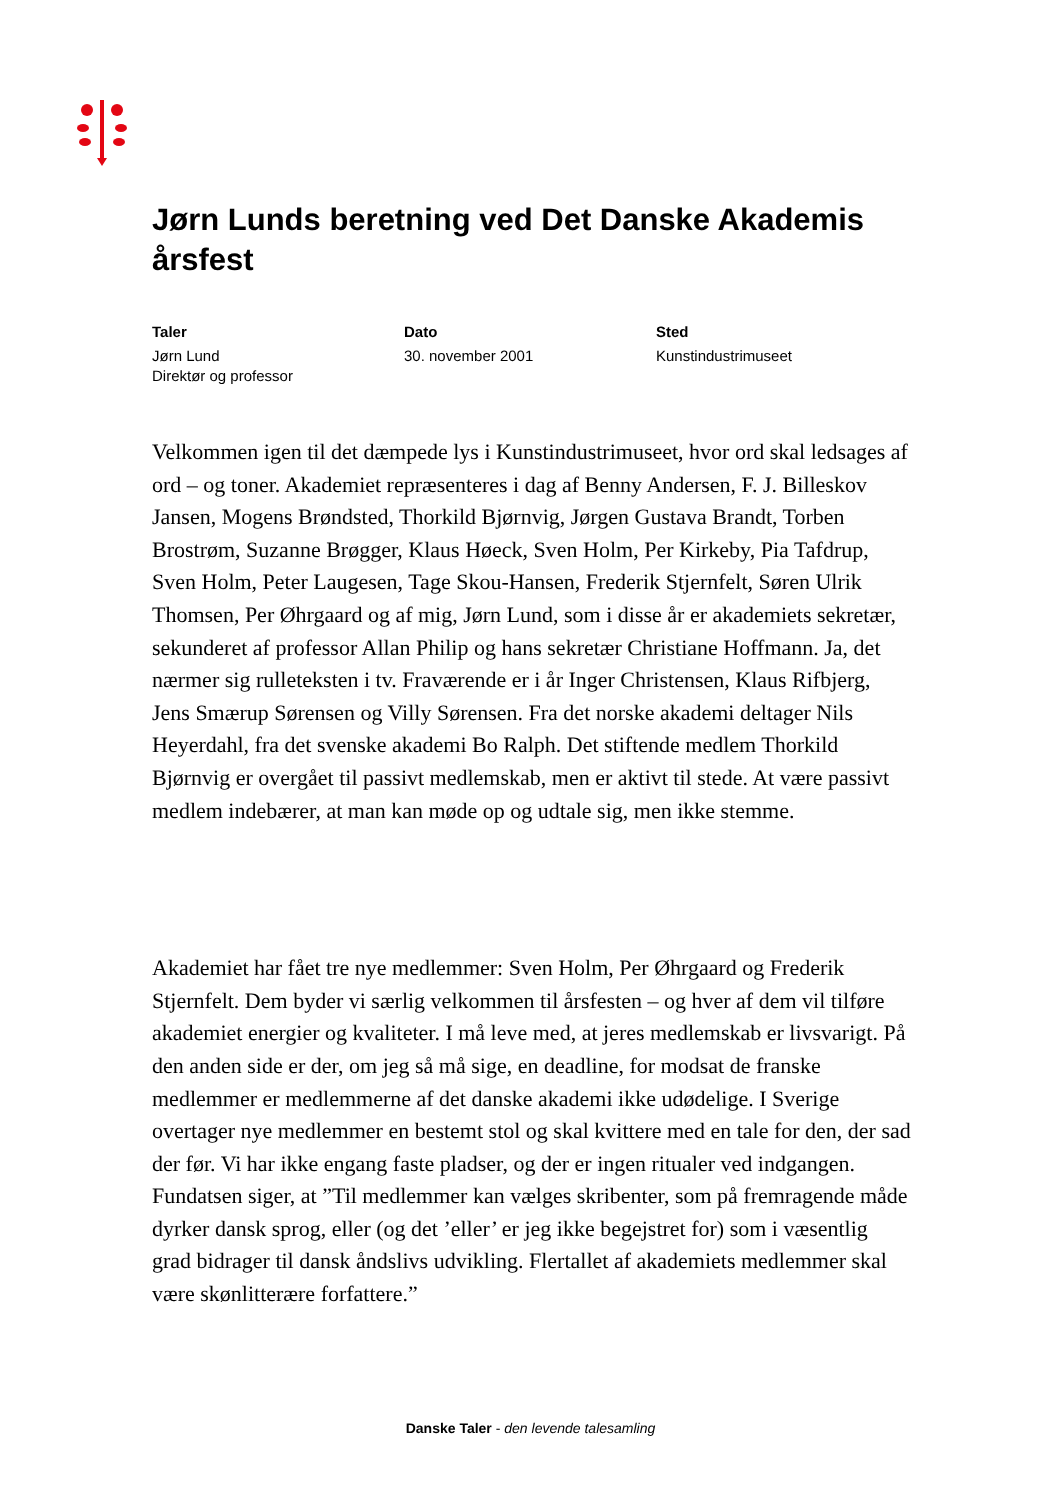Jørn Lunds beretning ved Det Danske Akademis årsfest
Taler
Jørn Lund
Direktør og professor
Dato
30. november 2001
Sted
Kunstindustrimuseet
Velkommen igen til det dæmpede lys i Kunstindustrimuseet, hvor ord skal ledsages af ord – og toner. Akademiet repræsenteres i dag af Benny Andersen, F. J. Billeskov Jansen, Mogens Brøndsted, Thorkild Bjørnvig, Jørgen Gustava Brandt, Torben Brostrøm, Suzanne Brøgger, Klaus Høeck, Sven Holm, Per Kirkeby, Pia Tafdrup, Sven Holm, Peter Laugesen, Tage Skou-Hansen, Frederik Stjernfelt, Søren Ulrik Thomsen, Per Øhrgaard og af mig, Jørn Lund, som i disse år er akademiets sekretær, sekunderet af professor Allan Philip og hans sekretær Christiane Hoffmann. Ja, det nærmer sig rulleteksten i tv. Fraværende er i år Inger Christensen, Klaus Rifbjerg, Jens Smærup Sørensen og Villy Sørensen. Fra det norske akademi deltager Nils Heyerdahl, fra det svenske akademi Bo Ralph. Det stiftende medlem Thorkild Bjørnvig er overgået til passivt medlemskab, men er aktivt til stede. At være passivt medlem indebærer, at man kan møde op og udtale sig, men ikke stemme.
Akademiet har fået tre nye medlemmer: Sven Holm, Per Øhrgaard og Frederik Stjernfelt. Dem byder vi særlig velkommen til årsfesten – og hver af dem vil tilføre akademiet energier og kvaliteter. I må leve med, at jeres medlemskab er livsvarigt. På den anden side er der, om jeg så må sige, en deadline, for modsat de franske medlemmer er medlemmerne af det danske akademi ikke udødelige. I Sverige overtager nye medlemmer en bestemt stol og skal kvittere med en tale for den, der sad der før. Vi har ikke engang faste pladser, og der er ingen ritualer ved indgangen. Fundatsen siger, at ”Til medlemmer kan vælges skribenter, som på fremragende måde dyrker dansk sprog, eller (og det ’eller’ er jeg ikke begejstret for) som i væsentlig grad bidrager til dansk åndslivs udvikling. Flertallet af akademiets medlemmer skal være skønlitterære forfattere.”
Danske Taler - den levende talesamling